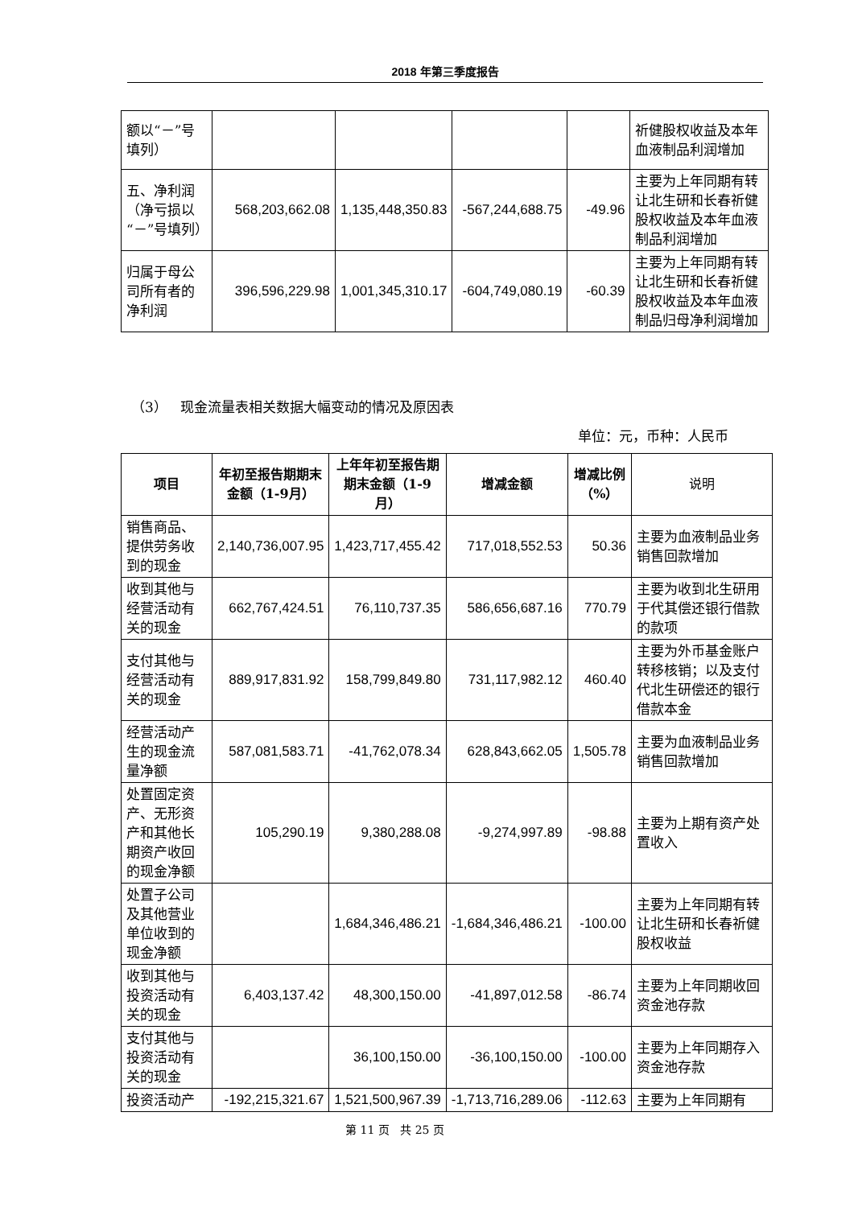2018 年第三季度报告
| 额以“－”号填列） | | | | | 祈健股权收益及本年血液制品利润增加 |
| 五、净利润（净亏损以“－”号填列） | 568,203,662.08 | 1,135,448,350.83 | -567,244,688.75 | -49.96 | 主要为上年同期有转让北生研和长春祈健股权收益及本年血液制品利润增加 |
| 归属于母公司所有者的净利润 | 396,596,229.98 | 1,001,345,310.17 | -604,749,080.19 | -60.39 | 主要为上年同期有转让北生研和长春祈健股权收益及本年血液制品归母净利润增加 |
（3） 现金流量表相关数据大幅变动的情况及原因表
单位：元，币种：人民币
| 项目 | 年初至报告期期末金额（1-9月） | 上年年初至报告期期末金额（1-9 月） | 增减金额 | 增减比例（%） | 说明 |
| --- | --- | --- | --- | --- | --- |
| 销售商品、提供劳务收到的现金 | 2,140,736,007.95 | 1,423,717,455.42 | 717,018,552.53 | 50.36 | 主要为血液制品业务销售回款增加 |
| 收到其他与经营活动有关的现金 | 662,767,424.51 | 76,110,737.35 | 586,656,687.16 | 770.79 | 主要为收到北生研用于代其偿还银行借款的款项 |
| 支付其他与经营活动有关的现金 | 889,917,831.92 | 158,799,849.80 | 731,117,982.12 | 460.40 | 主要为外币基金账户转移核销；以及支付代北生研偿还的银行借款本金 |
| 经营活动产生的现金流量净额 | 587,081,583.71 | -41,762,078.34 | 628,843,662.05 | 1,505.78 | 主要为血液制品业务销售回款增加 |
| 处置固定资产、无形资产和其他长期资产收回的现金净额 | 105,290.19 | 9,380,288.08 | -9,274,997.89 | -98.88 | 主要为上期有资产处置收入 |
| 处置子公司及其他营业单位收到的现金净额 | | 1,684,346,486.21 | -1,684,346,486.21 | -100.00 | 主要为上年同期有转让北生研和长春祈健股权收益 |
| 收到其他与投资活动有关的现金 | 6,403,137.42 | 48,300,150.00 | -41,897,012.58 | -86.74 | 主要为上年同期收回资金池存款 |
| 支付其他与投资活动有关的现金 | | 36,100,150.00 | -36,100,150.00 | -100.00 | 主要为上年同期存入资金池存款 |
| 投资活动产 | -192,215,321.67 | 1,521,500,967.39 | -1,713,716,289.06 | -112.63 | 主要为上年同期有 |
第 11 页 共 25 页